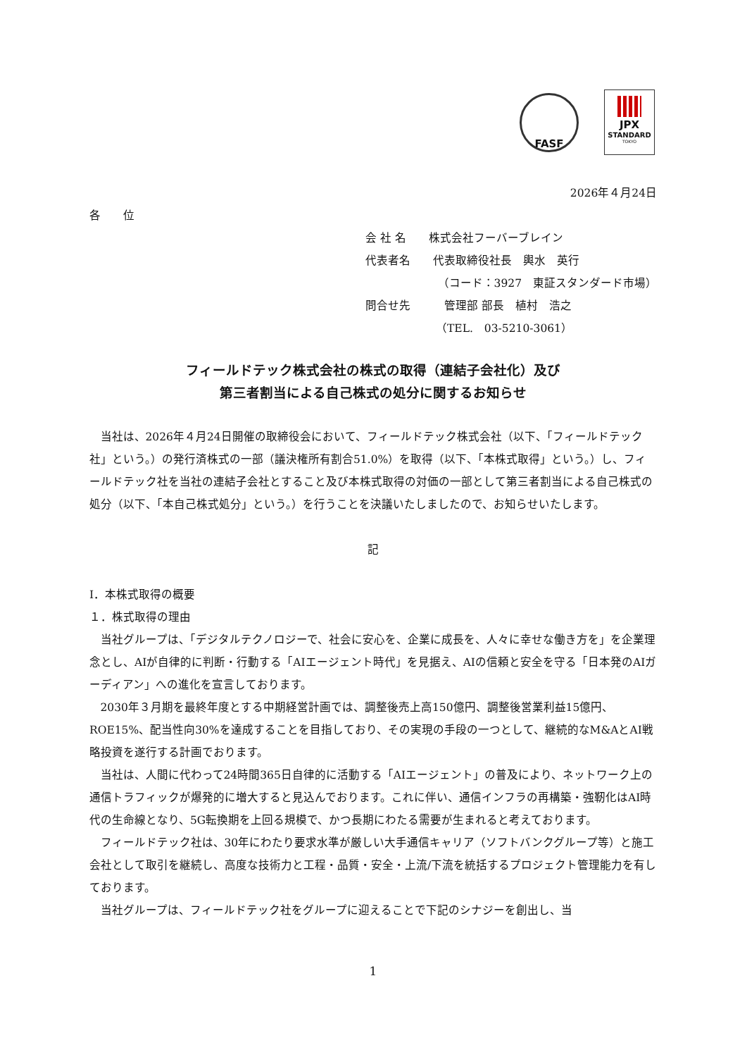FASF
JPX
STANDARD
TOKYO
2026年４月24日
各　　位
会 社 名　　株式会社フーバーブレイン
代表者名　　代表取締役社長　輿水　英行
（コード：3927　東証スタンダード市場）
問合せ先　　　管理部 部長　植村　浩之
（TEL.　03-5210-3061）
フィールドテック株式会社の株式の取得（連結子会社化）及び
第三者割当による自己株式の処分に関するお知らせ
当社は、2026年４月24日開催の取締役会において、フィールドテック株式会社（以下、「フィールドテック社」という。）の発行済株式の一部（議決権所有割合51.0%）を取得（以下、「本株式取得」という。）し、フィールドテック社を当社の連結子会社とすること及び本株式取得の対価の一部として第三者割当による自己株式の処分（以下、「本自己株式処分」という。）を行うことを決議いたしましたので、お知らせいたします。
記
Ⅰ．本株式取得の概要
１．株式取得の理由
当社グループは、「デジタルテクノロジーで、社会に安心を、企業に成長を、人々に幸せな働き方を」を企業理念とし、AIが自律的に判断・行動する「AIエージェント時代」を見据え、AIの信頼と安全を守る「日本発のAIガーディアン」への進化を宣言しております。
2030年３月期を最終年度とする中期経営計画では、調整後売上高150億円、調整後営業利益15億円、ROE15%、配当性向30%を達成することを目指しており、その実現の手段の一つとして、継続的なM&AとAI戦略投資を遂行する計画でおります。
当社は、人間に代わって24時間365日自律的に活動する「AIエージェント」の普及により、ネットワーク上の通信トラフィックが爆発的に増大すると見込んでおります。これに伴い、通信インフラの再構築・強靭化はAI時代の生命線となり、5G転換期を上回る規模で、かつ長期にわたる需要が生まれると考えております。
フィールドテック社は、30年にわたり要求水準が厳しい大手通信キャリア（ソフトバンクグループ等）と施工会社として取引を継続し、高度な技術力と工程・品質・安全・上流/下流を統括するプロジェクト管理能力を有しております。
当社グループは、フィールドテック社をグループに迎えることで下記のシナジーを創出し、当
1